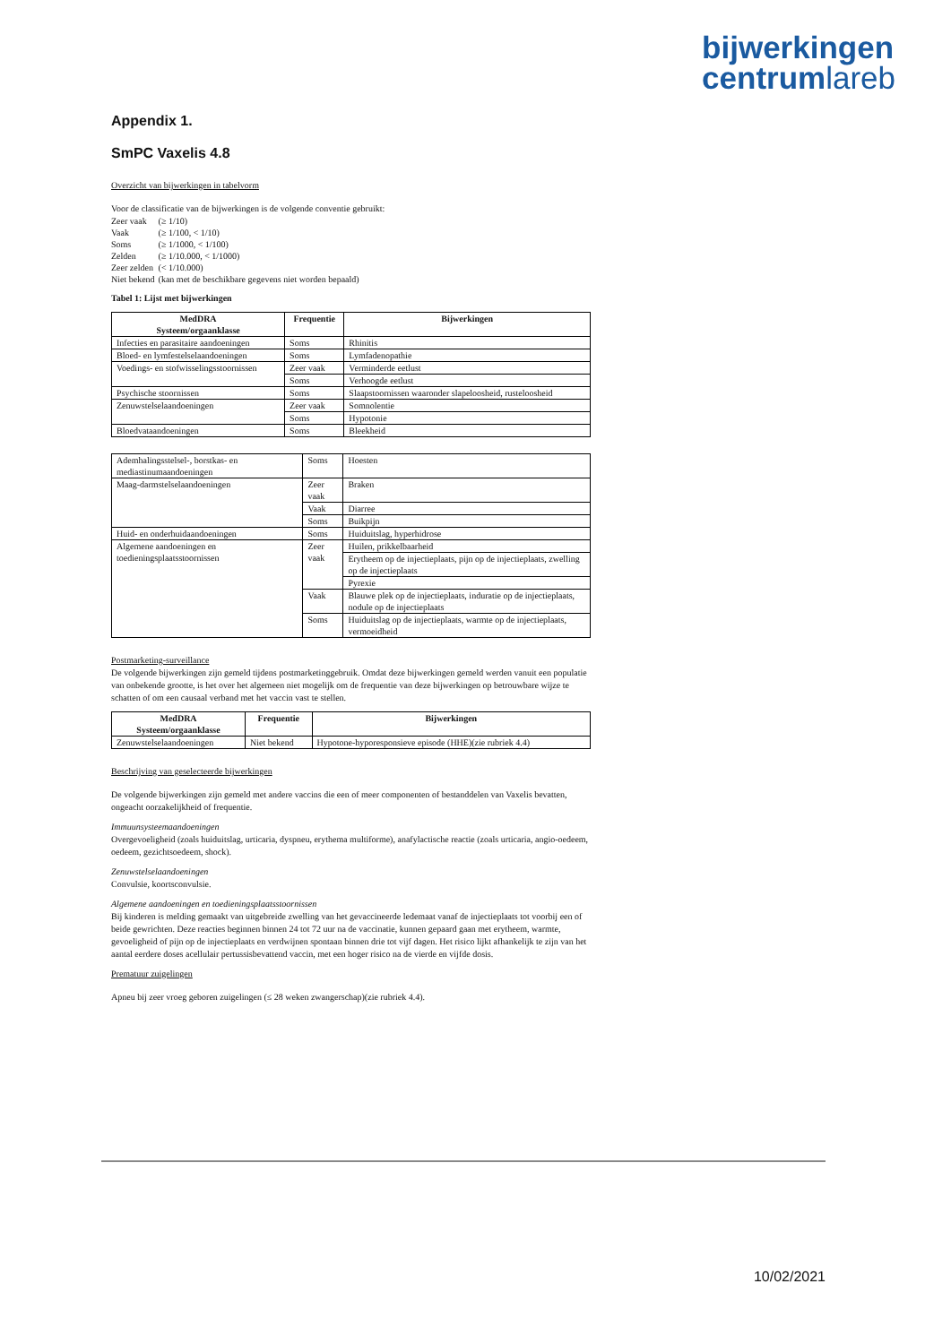bijwerkingen
centrumlareb
Appendix 1.
SmPC Vaxelis 4.8
Overzicht van bijwerkingen in tabelvorm
Voor de classificatie van de bijwerkingen is de volgende conventie gebruikt:
| Zeer vaak | (≥ 1/10) |
| Vaak | (≥ 1/100, < 1/10) |
| Soms | (≥ 1/1000, < 1/100) |
| Zelden | (≥ 1/10.000, < 1/1000) |
| Zeer zelden | (< 1/10.000) |
| Niet bekend | (kan met de beschikbare gegevens niet worden bepaald) |
Tabel 1: Lijst met bijwerkingen
| MedDRA Systeem/orgaanklasse | Frequentie | Bijwerkingen |
| --- | --- | --- |
| Infecties en parasitaire aandoeningen | Soms | Rhinitis |
| Bloed- en lymfestelselaandoeningen | Soms | Lymfadenopathie |
| Voedings- en stofwisselingsstoornissen | Zeer vaak | Verminderde eetlust |
| | Soms | Verhoogde eetlust |
| Psychische stoornissen | Soms | Slaapstoornissen waaronder slapeloosheid, rusteloosheid |
| Zenuwstelselaandoeningen | Zeer vaak | Somnolentie |
| | Soms | Hypotonie |
| Bloedvataandoeningen | Soms | Bleekheid |
| Ademhalingsstelsel-, borstkas- en mediastinumaandoeningen | Soms | Hoesten |
| Maag-darmstelselaandoeningen | Zeer vaak | Braken |
| | Vaak | Diarree |
| | Soms | Buikpijn |
| Huid- en onderhuidaandoeningen | Soms | Huiduitslag, hyperhidrose |
| Algemene aandoeningen en toedieningsplaatsstoornissen | Zeer vaak | Huilen, prikkelbaarheid |
| | | Erytheem op de injectieplaats, pijn op de injectieplaats, zwelling op de injectieplaats |
| | | Pyrexie |
| | Vaak | Blauwe plek op de injectieplaats, induratie op de injectieplaats, nodule op de injectieplaats |
| | Soms | Huiduitslag op de injectieplaats, warmte op de injectieplaats, vermoeidheid |
Postmarketing-surveillance
De volgende bijwerkingen zijn gemeld tijdens postmarketinggebruik. Omdat deze bijwerkingen gemeld werden vanuit een populatie van onbekende grootte, is het over het algemeen niet mogelijk om de frequentie van deze bijwerkingen op betrouwbare wijze te schatten of om een causaal verband met het vaccin vast te stellen.
| MedDRA Systeem/orgaanklasse | Frequentie | Bijwerkingen |
| --- | --- | --- |
| Zenuwstelselaandoeningen | Niet bekend | Hypotone-hyporesponsieve episode (HHE)(zie rubriek 4.4) |
Beschrijving van geselecteerde bijwerkingen
De volgende bijwerkingen zijn gemeld met andere vaccins die een of meer componenten of bestanddelen van Vaxelis bevatten, ongeacht oorzakelijkheid of frequentie.
Immuunsysteemaandoeningen
Overgevoeligheid (zoals huiduitslag, urticaria, dyspneu, erythema multiforme), anafylactische reactie (zoals urticaria, angio-oedeem, oedeem, gezichtsoedeem, shock).
Zenuwstelselaandoeningen
Convulsie, koortsconvulsie.
Algemene aandoeningen en toedieningsplaatsstoornissen
Bij kinderen is melding gemaakt van uitgebreide zwelling van het gevaccineerde ledemaat vanaf de injectieplaats tot voorbij een of beide gewrichten. Deze reacties beginnen binnen 24 tot 72 uur na de vaccinatie, kunnen gepaard gaan met erytheem, warmte, gevoeligheid of pijn op de injectieplaats en verdwijnen spontaan binnen drie tot vijf dagen. Het risico lijkt afhankelijk te zijn van het aantal eerdere doses acellulair pertussisbevattend vaccin, met een hoger risico na de vierde en vijfde dosis.
Prematuur zuigelingen
Apneu bij zeer vroeg geboren zuigelingen (≤ 28 weken zwangerschap)(zie rubriek 4.4).
10/02/2021